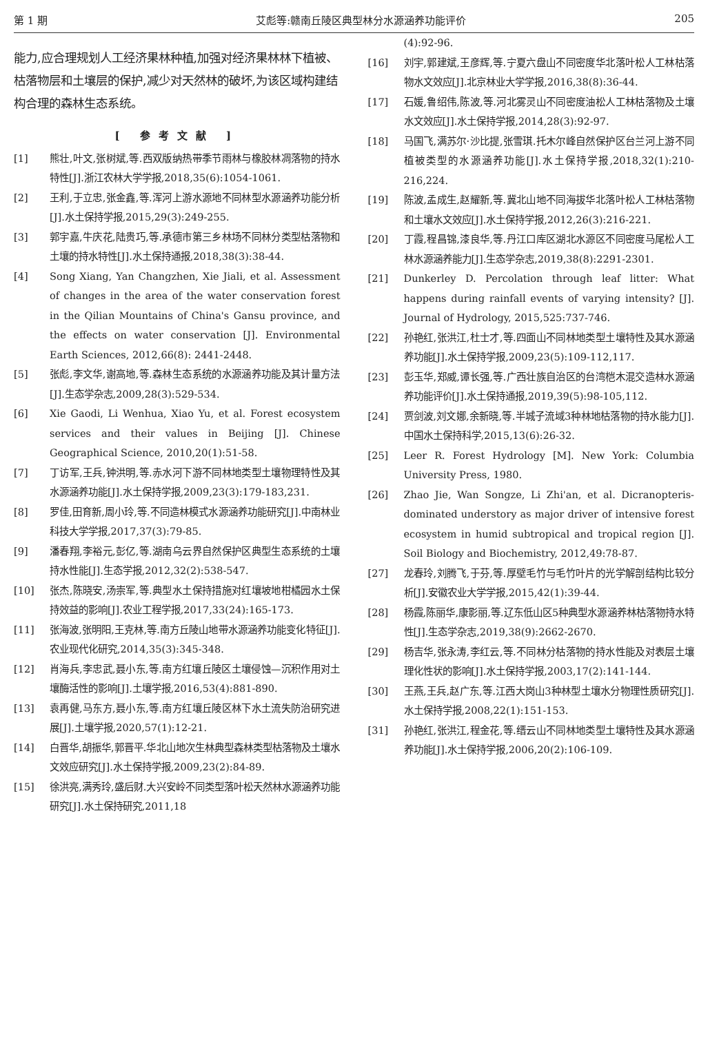第 1 期 艾彪等:赣南丘陵区典型林分水源涵养功能评价 205
能力,应合理规划人工经济果林种植,加强对经济果林林下植被、枯落物层和土壤层的保护,减少对天然林的破坏,为该区域构建结构合理的森林生态系统。
[ 参考文献 ]
[1] 熊壮,叶文,张树斌,等.西双版纳热带季节雨林与橡胶林凋落物的持水特性[J].浙江农林大学学报,2018,35(6):1054-1061.
[2] 王利,于立忠,张金鑫,等.浑河上游水源地不同林型水源涵养功能分析[J].水土保持学报,2015,29(3):249-255.
[3] 郭宇嘉,牛庆花,陆贵巧,等.承德市第三乡林场不同林分类型枯落物和土壤的持水特性[J].水土保持通报,2018,38(3):38-44.
[4] Song Xiang, Yan Changzhen, Xie Jiali, et al. Assessment of changes in the area of the water conservation forest in the Qilian Mountains of China's Gansu province, and the effects on water conservation [J]. Environmental Earth Sciences, 2012,66(8): 2441-2448.
[5] 张彪,李文华,谢高地,等.森林生态系统的水源涵养功能及其计量方法[J].生态学杂志,2009,28(3):529-534.
[6] Xie Gaodi, Li Wenhua, Xiao Yu, et al. Forest ecosystem services and their values in Beijing [J]. Chinese Geographical Science, 2010,20(1):51-58.
[7] 丁访军,王兵,钟洪明,等.赤水河下游不同林地类型土壤物理特性及其水源涵养功能[J].水土保持学报,2009,23(3):179-183,231.
[8] 罗佳,田育新,周小玲,等.不同造林模式水源涵养功能研究[J].中南林业科技大学学报,2017,37(3):79-85.
[9] 潘春翔,李裕元,彭亿,等.湖南乌云界自然保护区典型生态系统的土壤持水性能[J].生态学报,2012,32(2):538-547.
[10] 张杰,陈晓安,汤崇军,等.典型水土保持措施对红壤坡地柑橘园水土保持效益的影响[J].农业工程学报,2017,33(24):165-173.
[11] 张海波,张明阳,王克林,等.南方丘陵山地带水源涵养功能变化特征[J].农业现代化研究,2014,35(3):345-348.
[12] 肖海兵,李忠武,聂小东,等.南方红壤丘陵区土壤侵蚀—沉积作用对土壤酶活性的影响[J].土壤学报,2016,53(4):881-890.
[13] 袁再健,马东方,聂小东,等.南方红壤丘陵区林下水土流失防治研究进展[J].土壤学报,2020,57(1):12-21.
[14] 白晋华,胡振华,郭晋平.华北山地次生林典型森林类型枯落物及土壤水文效应研究[J].水土保持学报,2009,23(2):84-89.
[15] 徐洪亮,满秀玲,盛后财.大兴安岭不同类型落叶松天然林水源涵养功能研究[J].水土保持研究,2011,18
(4):92-96.
[16] 刘宇,郭建斌,王彦辉,等.宁夏六盘山不同密度华北落叶松人工林枯落物水文效应[J].北京林业大学学报,2016,38(8):36-44.
[17] 石媛,鲁绍伟,陈波,等.河北雾灵山不同密度油松人工林枯落物及土壤水文效应[J].水土保持学报,2014,28(3):92-97.
[18] 马国飞,满苏尔·沙比提,张雪琪.托木尔峰自然保护区台兰河上游不同植被类型的水源涵养功能[J].水土保持学报,2018,32(1):210-216,224.
[19] 陈波,孟成生,赵耀新,等.冀北山地不同海拔华北落叶松人工林枯落物和土壤水文效应[J].水土保持学报,2012,26(3):216-221.
[20] 丁霞,程昌锦,漆良华,等.丹江口库区湖北水源区不同密度马尾松人工林水源涵养能力[J].生态学杂志,2019,38(8):2291-2301.
[21] Dunkerley D. Percolation through leaf litter: What happens during rainfall events of varying intensity? [J]. Journal of Hydrology, 2015,525:737-746.
[22] 孙艳红,张洪江,杜士才,等.四面山不同林地类型土壤特性及其水源涵养功能[J].水土保持学报,2009,23(5):109-112,117.
[23] 彭玉华,郑威,谭长强,等.广西壮族自治区的台湾桤木混交造林水源涵养功能评价[J].水土保持通报,2019,39(5):98-105,112.
[24] 贾剑波,刘文娜,余新晓,等.半城子流域3种林地枯落物的持水能力[J].中国水土保持科学,2015,13(6):26-32.
[25] Leer R. Forest Hydrology [M]. New York: Columbia University Press, 1980.
[26] Zhao Jie, Wan Songze, Li Zhi'an, et al. Dicranopteris-dominated understory as major driver of intensive forest ecosystem in humid subtropical and tropical region [J]. Soil Biology and Biochemistry, 2012,49:78-87.
[27] 龙春玲,刘腾飞,于芬,等.厚壁毛竹与毛竹叶片的光学解剖结构比较分析[J].安徽农业大学学报,2015,42(1):39-44.
[28] 杨霞,陈丽华,康影丽,等.辽东低山区5种典型水源涵养林枯落物持水特性[J].生态学杂志,2019,38(9):2662-2670.
[29] 杨吉华,张永涛,李红云,等.不同林分枯落物的持水性能及对表层土壤理化性状的影响[J].水土保持学报,2003,17(2):141-144.
[30] 王燕,王兵,赵广东,等.江西大岗山3种林型土壤水分物理性质研究[J].水土保持学报,2008,22(1):151-153.
[31] 孙艳红,张洪江,程金花,等.缙云山不同林地类型土壤特性及其水源涵养功能[J].水土保持学报,2006,20(2):106-109.